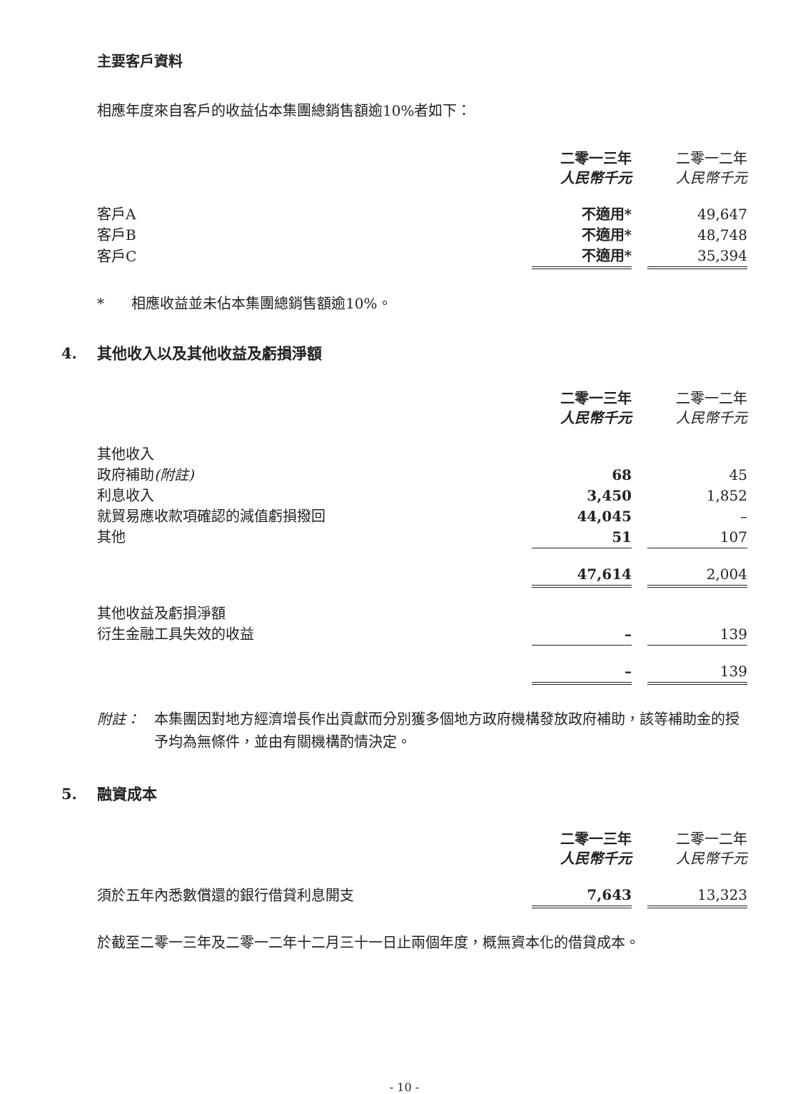主要客戶資料
相應年度來自客戶的收益佔本集團總銷售額逾10%者如下：
| | 二零一三年 人民幣千元 | | 二零一二年 人民幣千元 |
| 客戶A | 不適用* | | 49,647 |
| 客戶B | 不適用* | | 48,748 |
| 客戶C | 不適用* | | 35,394 |
* 相應收益並未佔本集團總銷售額逾10%。
4. 其他收入以及其他收益及虧損淨額
| | 二零一三年 人民幣千元 | | 二零一二年 人民幣千元 |
| 其他收入 | | | |
| 政府補助 (附註) | 68 | | 45 |
| 利息收入 | 3,450 | | 1,852 |
| 就貿易應收款項確認的減值虧損撥回 | 44,045 | | – |
| 其他 | 51 | | 107 |
| | 47,614 | | 2,004 |
| 其他收益及虧損淨額 | | | |
| 衍生金融工具失效的收益 | – | | 139 |
| | – | | 139 |
附註： 本集團因對地方經濟增長作出貢獻而分別獲多個地方政府機構發放政府補助，該等補助金的授予均為無條件，並由有關機構酌情決定。
5. 融資成本
| | 二零一三年 人民幣千元 | | 二零一二年 人民幣千元 |
| 須於五年內悉數償還的銀行借貸利息開支 | 7,643 | | 13,323 |
於截至二零一三年及二零一二年十二月三十一日止兩個年度，概無資本化的借貸成本。
- 10 -